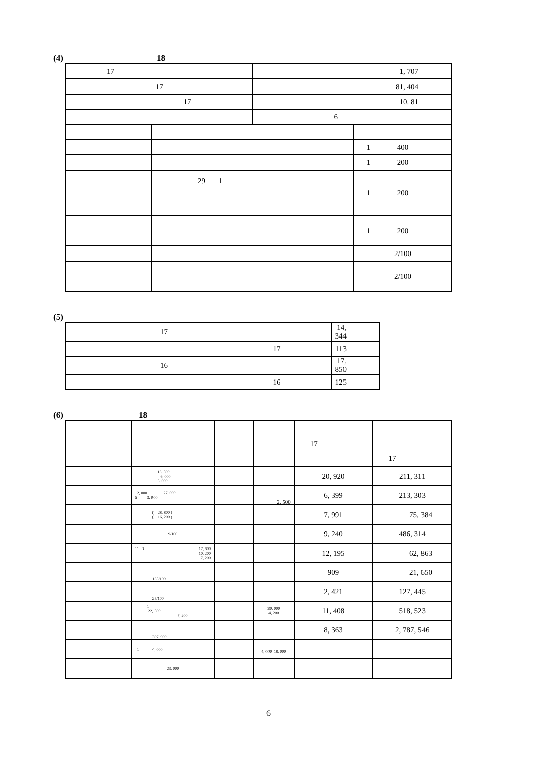(4) 18
| 17 | | 1, 707 | |
| 17 | | 81, 404 | |
| 17 | | 10. 81 | |
| | | 6 | |
| | | | 1 400 |
| | | | 1 200 |
| | 29 1 | | 1 200 |
| | | | 1 200 |
| | | | 2/100 |
| | | | 2/100 |
(5)
| 17 | 14, 344 |
| 17 | 113 |
| 16 | 17, 850 |
| 16 | 125 |
(6) 18
| | | | | 17 | 17 |
| | 13, 500 6, 000 5, 000 | | | 20, 920 | 211, 311 |
| | 12, 000 27, 000 5 3, 000 | | 2, 500 | 6, 399 | 213, 303 |
| | ( 28, 800 ) ( 16, 200 ) | | | 7, 991 | 75, 384 |
| | 9/100 | | | 9, 240 | 486, 314 |
| | 11 3 17, 800 10, 200 7, 200 | | | 12, 195 | 62, 863 |
| | 135/100 | | | 909 | 21, 650 |
| | 25/100 | | | 2, 421 | 127, 445 |
| | 1 22, 500 7, 200 | | 20, 000 4, 200 | 11, 408 | 518, 523 |
| | 307, 900 | | | 8, 363 | 2, 787, 546 |
| | 1 4, 000 | | 1 4, 000 18, 000 | | |
| | 23, 000 | | | | |
6